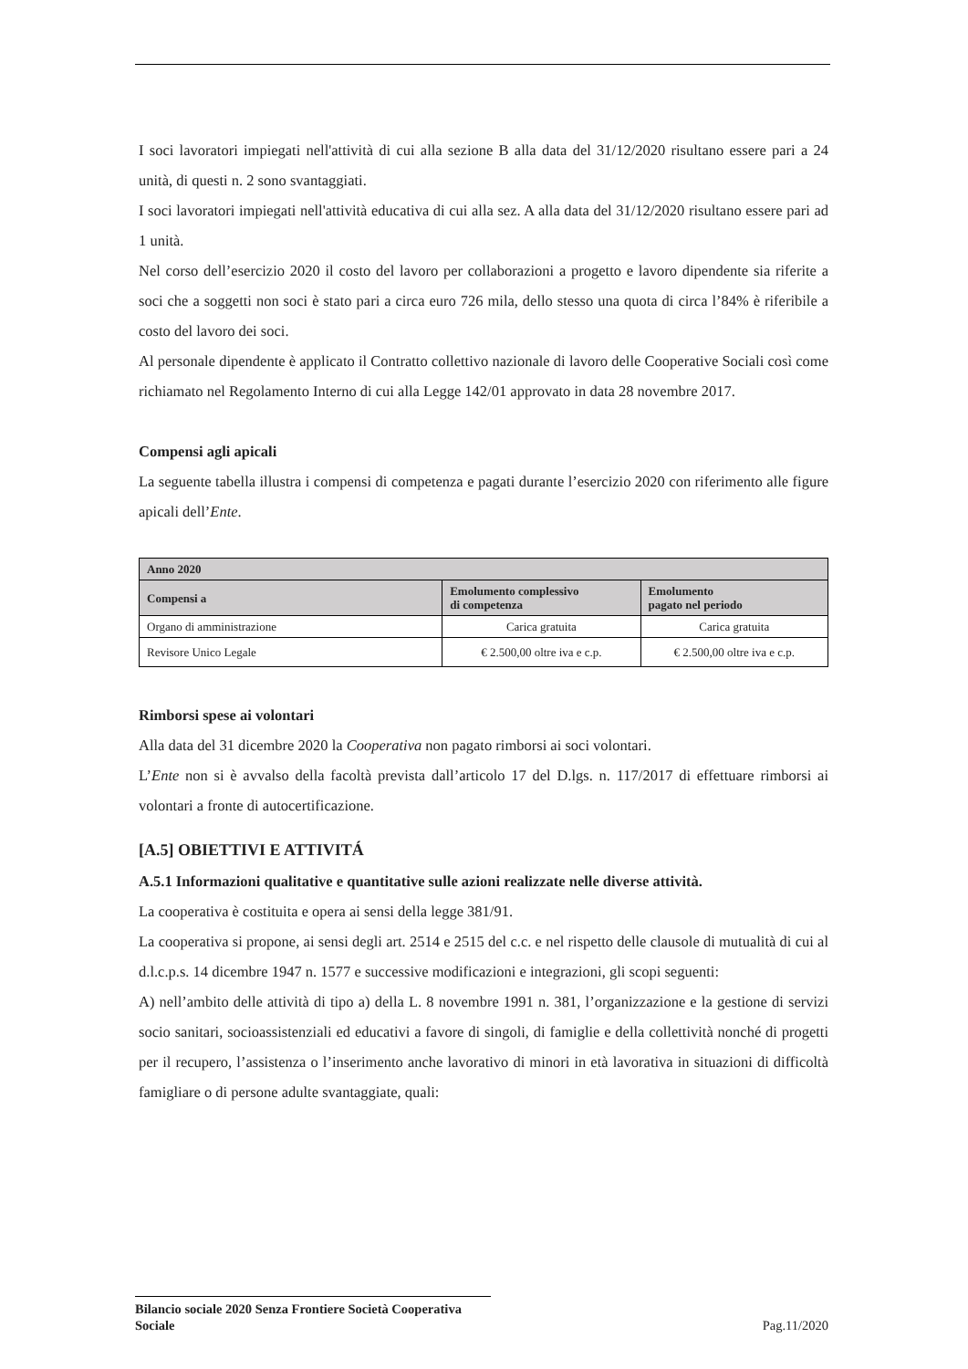I soci lavoratori impiegati nell'attività di cui alla sezione B alla data del 31/12/2020 risultano essere pari a 24 unità, di questi n. 2 sono svantaggiati.
I soci lavoratori impiegati nell'attività educativa di cui alla sez. A alla data del 31/12/2020 risultano essere pari ad 1 unità.
Nel corso dell’esercizio 2020 il costo del lavoro per collaborazioni a progetto e lavoro dipendente sia riferite a soci che a soggetti non soci è stato pari a circa euro 726 mila, dello stesso una quota di circa l’84% è riferibile a costo del lavoro dei soci.
Al personale dipendente è applicato il Contratto collettivo nazionale di lavoro delle Cooperative Sociali così come richiamato nel Regolamento Interno di cui alla Legge 142/01 approvato in data 28 novembre 2017.
Compensi agli apicali
La seguente tabella illustra i compensi di competenza e pagati durante l’esercizio 2020 con riferimento alle figure apicali dell’Ente.
| Anno 2020 | | |
| --- | --- | --- |
| Compensi a | Emolumento complessivo di competenza | Emolumento pagato nel periodo |
| Organo di amministrazione | Carica gratuita | Carica gratuita |
| Revisore Unico Legale | € 2.500,00 oltre iva e c.p. | € 2.500,00 oltre iva e c.p. |
Rimborsi spese ai volontari
Alla data del 31 dicembre 2020 la Cooperativa non pagato rimborsi ai soci volontari.
L’Ente non si è avvalso della facoltà prevista dall’articolo 17 del D.lgs. n. 117/2017 di effettuare rimborsi ai volontari a fronte di autocertificazione.
[A.5] OBIETTIVI E ATTIVITÁ
A.5.1 Informazioni qualitative e quantitative sulle azioni realizzate nelle diverse attività.
La cooperativa è costituita e opera ai sensi della legge 381/91.
La cooperativa si propone, ai sensi degli art. 2514 e 2515 del c.c. e nel rispetto delle clausole di mutualità di cui al d.l.c.p.s. 14 dicembre 1947 n. 1577 e successive modificazioni e integrazioni, gli scopi seguenti:
A) nell’ambito delle attività di tipo a) della L. 8 novembre 1991 n. 381, l’organizzazione e la gestione di servizi socio sanitari, socioassistenziali ed educativi a favore di singoli, di famiglie e della collettività nonché di progetti per il recupero, l’assistenza o l’inserimento anche lavorativo di minori in età lavorativa in situazioni di difficoltà famigliare o di persone adulte svantaggiate, quali:
Bilancio sociale 2020 Senza Frontiere Società Cooperativa Sociale
Pag.11/2020